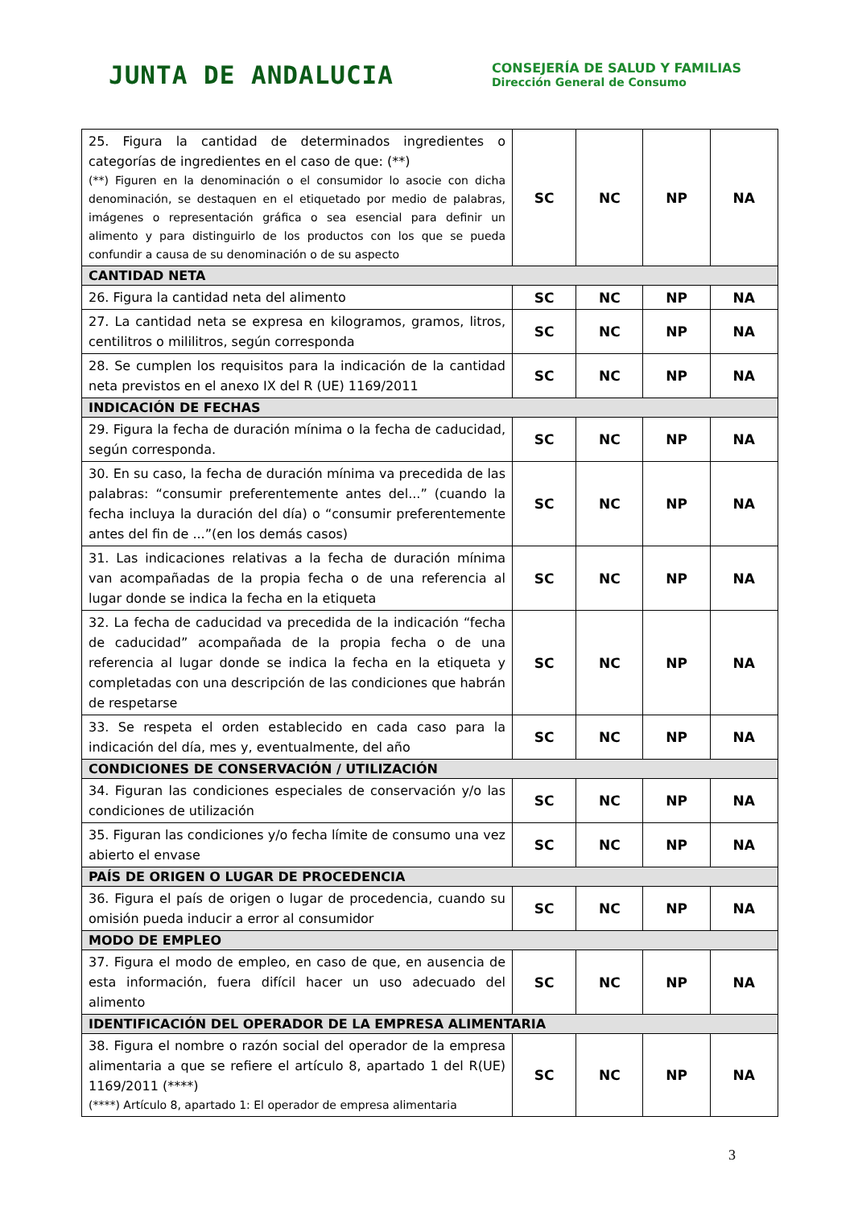JUNTA DE ANDALUCIA
CONSEJERÍA DE SALUD Y FAMILIAS
Dirección General de Consumo
| 25. Figura la cantidad de determinados ingredientes o categorías de ingredientes en el caso de que: (**) (**) Figuren en la denominación o el consumidor lo asocie con dicha denominación, se destaquen en el etiquetado por medio de palabras, imágenes o representación gráfica o sea esencial para definir un alimento y para distinguirlo de los productos con los que se pueda confundir a causa de su denominación o de su aspecto | SC | NC | NP | NA |
| CANTIDAD NETA | | | | |
| 26. Figura la cantidad neta del alimento | SC | NC | NP | NA |
| 27. La cantidad neta se expresa en kilogramos, gramos, litros, centilitros o mililitros, según corresponda | SC | NC | NP | NA |
| 28. Se cumplen los requisitos para la indicación de la cantidad neta previstos en el anexo IX del R (UE) 1169/2011 | SC | NC | NP | NA |
| INDICACIÓN DE FECHAS | | | | |
| 29. Figura la fecha de duración mínima o la fecha de caducidad, según corresponda. | SC | NC | NP | NA |
| 30. En su caso, la fecha de duración mínima va precedida de las palabras: “consumir preferentemente antes del...” (cuando la fecha incluya la duración del día) o “consumir preferentemente antes del fin de ...”(en los demás casos) | SC | NC | NP | NA |
| 31. Las indicaciones relativas a la fecha de duración mínima van acompañadas de la propia fecha o de una referencia al lugar donde se indica la fecha en la etiqueta | SC | NC | NP | NA |
| 32. La fecha de caducidad va precedida de la indicación “fecha de caducidad” acompañada de la propia fecha o de una referencia al lugar donde se indica la fecha en la etiqueta y completadas con una descripción de las condiciones que habrán de respetarse | SC | NC | NP | NA |
| 33. Se respeta el orden establecido en cada caso para la indicación del día, mes y, eventualmente, del año | SC | NC | NP | NA |
| CONDICIONES DE CONSERVACIÓN / UTILIZACIÓN | | | | |
| 34. Figuran las condiciones especiales de conservación y/o las condiciones de utilización | SC | NC | NP | NA |
| 35. Figuran las condiciones y/o fecha límite de consumo una vez abierto el envase | SC | NC | NP | NA |
| PAÍS DE ORIGEN O LUGAR DE PROCEDENCIA | | | | |
| 36. Figura el país de origen o lugar de procedencia, cuando su omisión pueda inducir a error al consumidor | SC | NC | NP | NA |
| MODO DE EMPLEO | | | | |
| 37. Figura el modo de empleo, en caso de que, en ausencia de esta información, fuera difícil hacer un uso adecuado del alimento | SC | NC | NP | NA |
| IDENTIFICACIÓN DEL OPERADOR DE LA EMPRESA ALIMENTARIA | | | | |
| 38. Figura el nombre o razón social del operador de la empresa alimentaria a que se refiere el artículo 8, apartado 1 del R(UE) 1169/2011 (****) (****) Artículo 8, apartado 1: El operador de empresa alimentaria | SC | NC | NP | NA |
3